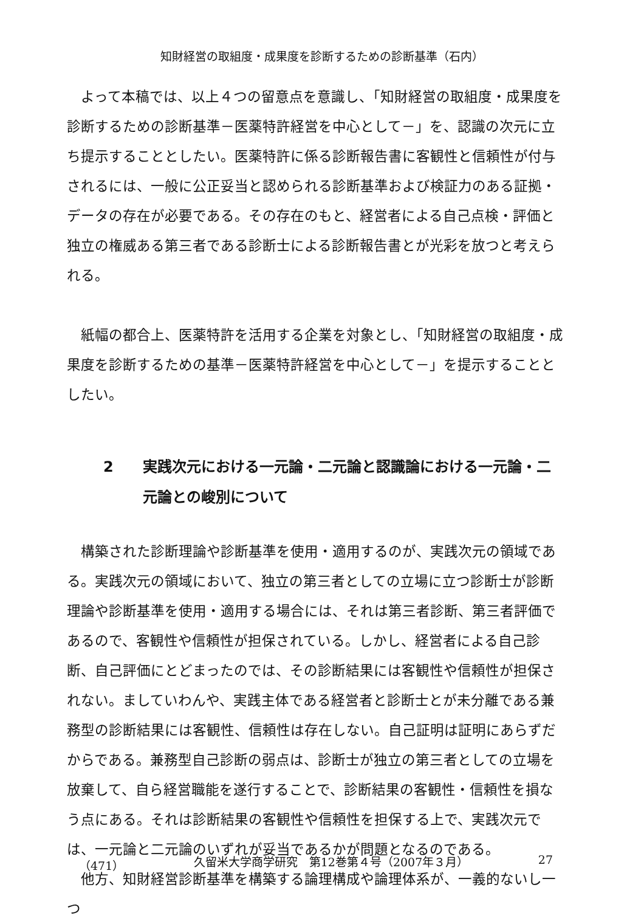知財経営の取組度・成果度を診断するための診断基準（石内）
よって本稿では、以上４つの留意点を意識し、「知財経営の取組度・成果度を診断するための診断基準－医薬特許経営を中心として－」を、認識の次元に立ち提示することとしたい。医薬特許に係る診断報告書に客観性と信頼性が付与されるには、一般に公正妥当と認められる診断基準および検証力のある証拠・データの存在が必要である。その存在のもと、経営者による自己点検・評価と独立の権威ある第三者である診断士による診断報告書とが光彩を放つと考えられる。
紙幅の都合上、医薬特許を活用する企業を対象とし、「知財経営の取組度・成果度を診断するための基準－医薬特許経営を中心として－」を提示することとしたい。
2 実践次元における一元論・二元論と認識論における一元論・二元論との峻別について
構築された診断理論や診断基準を使用・適用するのが、実践次元の領域である。実践次元の領域において、独立の第三者としての立場に立つ診断士が診断理論や診断基準を使用・適用する場合には、それは第三者診断、第三者評価であるので、客観性や信頼性が担保されている。しかし、経営者による自己診断、自己評価にとどまったのでは、その診断結果には客観性や信頼性が担保されない。ましていわんや、実践主体である経営者と診断士とが未分離である兼務型の診断結果には客観性、信頼性は存在しない。自己証明は証明にあらずだからである。兼務型自己診断の弱点は、診断士が独立の第三者としての立場を放棄して、自ら経営職能を遂行することで、診断結果の客観性・信頼性を損なう点にある。それは診断結果の客観性や信頼性を担保する上で、実践次元では、一元論と二元論のいずれが妥当であるかが問題となるのである。
他方、知財経営診断基準を構築する論理構成や論理体系が、一義的ないし一つ
（471） 久留米大学商学研究　第12巻第４号（2007年３月） 27